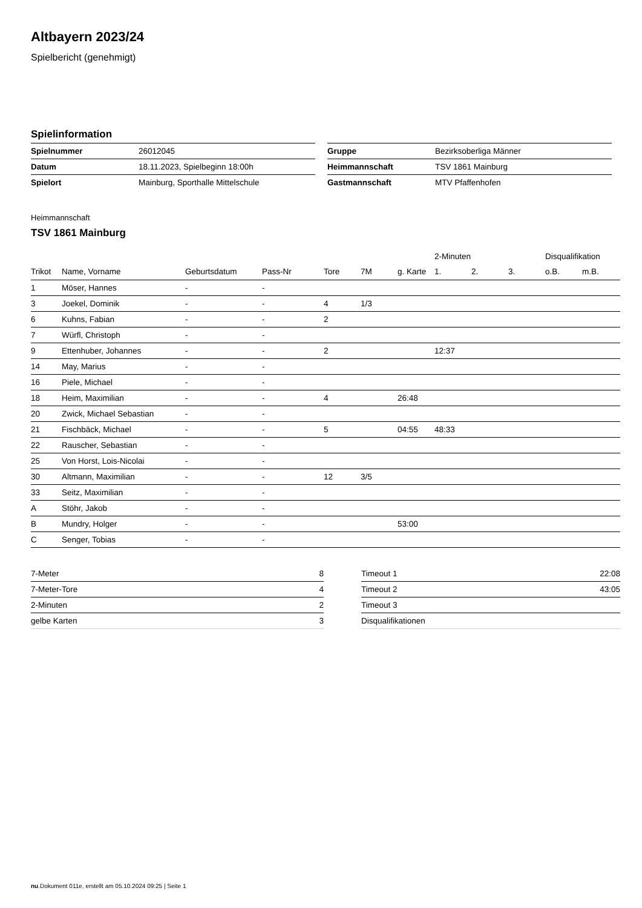Altbayern 2023/24
Spielbericht (genehmigt)
Spielinformation
| Spielnummer | 26012045 |
| Datum | 18.11.2023, Spielbeginn 18:00h |
| Spielort | Mainburg, Sporthalle Mittelschule |
| Gruppe | Bezirksoberliga Männer |
| Heimmannschaft | TSV 1861 Mainburg |
| Gastmannschaft | MTV Pfaffenhofen |
Heimmannschaft
TSV 1861 Mainburg
| | | | | | | | 2-Minuten | | | Disqualifikation | |
| --- | --- | --- | --- | --- | --- | --- | --- | --- | --- | --- | --- |
| Trikot | Name, Vorname | Geburtsdatum | Pass-Nr | Tore | 7M | g. Karte | 1. | 2. | 3. | o.B. | m.B. |
| 1 | Möser, Hannes | - | - | | | | | | | | |
| 3 | Joekel, Dominik | - | - | 4 | 1/3 | | | | | | |
| 6 | Kuhns, Fabian | - | - | 2 | | | | | | | |
| 7 | Würfl, Christoph | - | - | | | | | | | | |
| 9 | Ettenhuber, Johannes | - | - | 2 | | | 12:37 | | | | |
| 14 | May, Marius | - | - | | | | | | | | |
| 16 | Piele, Michael | - | - | | | | | | | | |
| 18 | Heim, Maximilian | - | - | 4 | | 26:48 | | | | | |
| 20 | Zwick, Michael Sebastian | - | - | | | | | | | | |
| 21 | Fischbäck, Michael | - | - | 5 | | 04:55 | 48:33 | | | | |
| 22 | Rauscher, Sebastian | - | - | | | | | | | | |
| 25 | Von Horst, Lois-Nicolai | - | - | | | | | | | | |
| 30 | Altmann, Maximilian | - | - | 12 | 3/5 | | | | | | |
| 33 | Seitz, Maximilian | - | - | | | | | | | | |
| A | Stöhr, Jakob | - | - | | | | | | | | |
| B | Mundry, Holger | - | - | | | 53:00 | | | | | |
| C | Senger, Tobias | - | - | | | | | | | | |
| 7-Meter | 8 |
| 7-Meter-Tore | 4 |
| 2-Minuten | 2 |
| gelbe Karten | 3 |
| Timeout 1 | 22:08 |
| Timeout 2 | 43:05 |
| Timeout 3 | |
| Disqualifikationen | |
nu.Dokument 011e, erstellt am 05.10.2024 09:25 | Seite 1